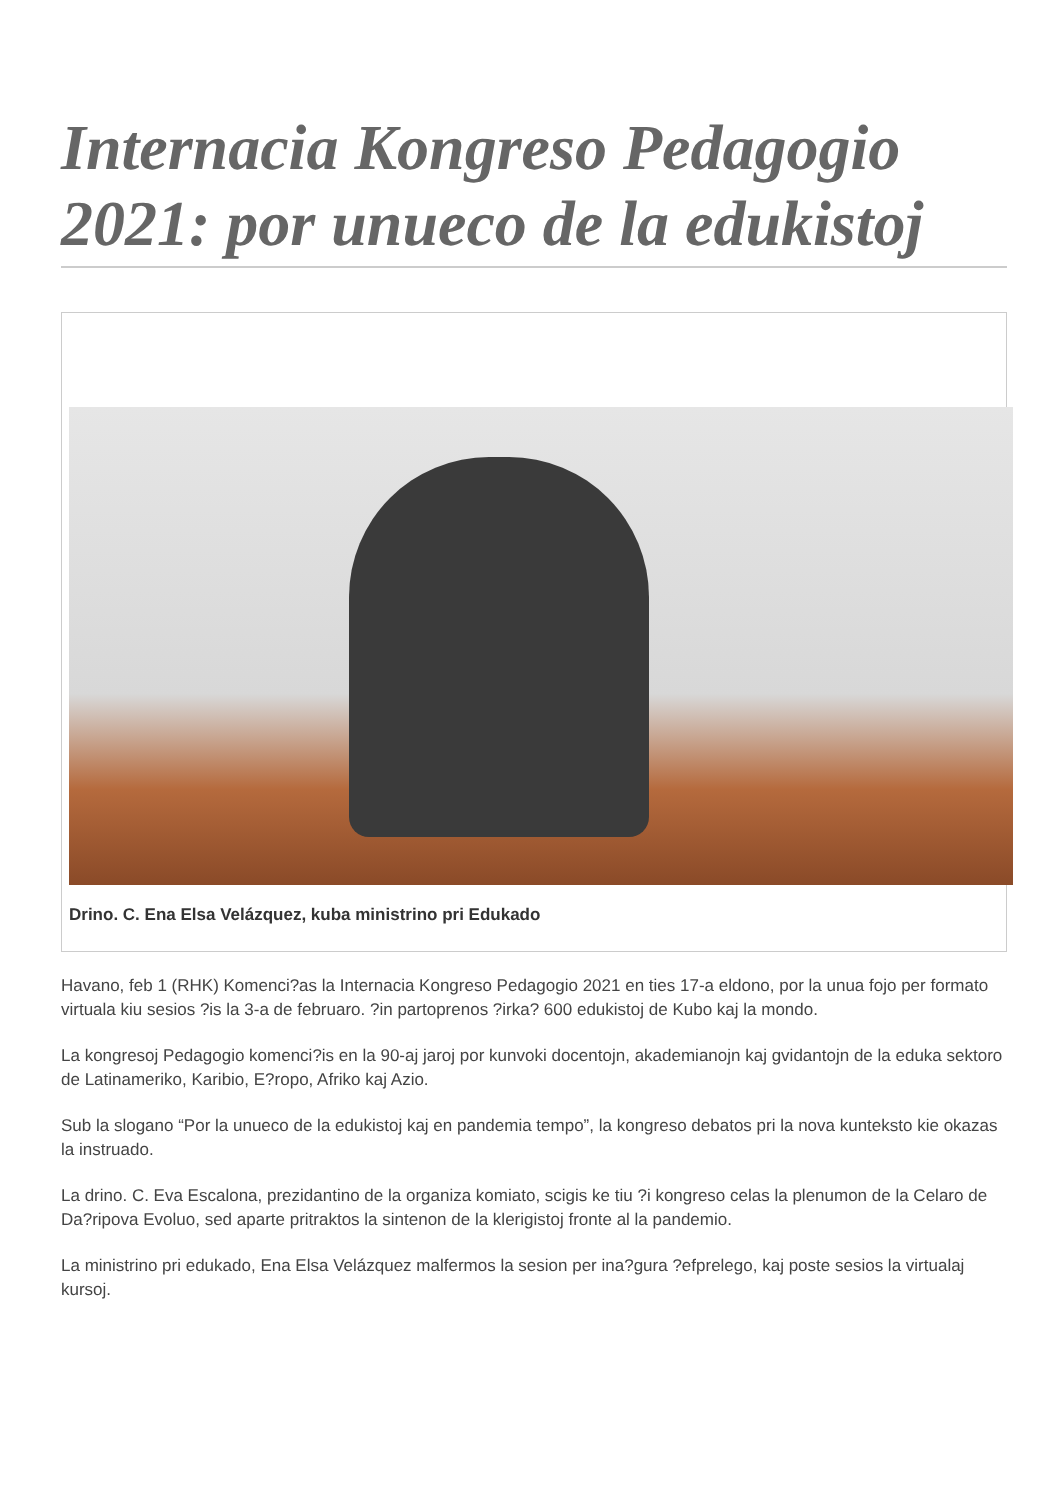Internacia Kongreso Pedagogio 2021: por unueco de la edukistoj
Drino. C. Ena Elsa Velázquez, kuba ministrino pri Edukado
Havano, feb 1 (RHK) Komenci?as la Internacia Kongreso Pedagogio 2021 en ties 17-a eldono, por la unua fojo per formato virtuala kiu sesios ?is la 3-a de februaro. ?in partoprenos ?irka? 600 edukistoj de Kubo kaj la mondo.
La kongresoj Pedagogio komenci?is en la 90-aj jaroj por kunvoki docentojn, akademianojn kaj gvidantojn de la eduka sektoro de Latinameriko, Karibio, E?ropo, Afriko kaj Azio.
Sub la slogano “Por la unueco de la edukistoj kaj en pandemia tempo”, la kongreso debatos pri la nova kunteksto kie okazas la instruado.
La drino. C. Eva Escalona, prezidantino de la organiza komiato, scigis ke tiu ?i kongreso celas la plenumon de la Celaro de Da?ripova Evoluo, sed aparte pritraktos la sintenon de la klerigistoj fronte al la pandemio.
La ministrino pri edukado, Ena Elsa Velázquez malfermos la sesion per ina?gura ?efprelego, kaj poste sesios la virtualaj kursoj.